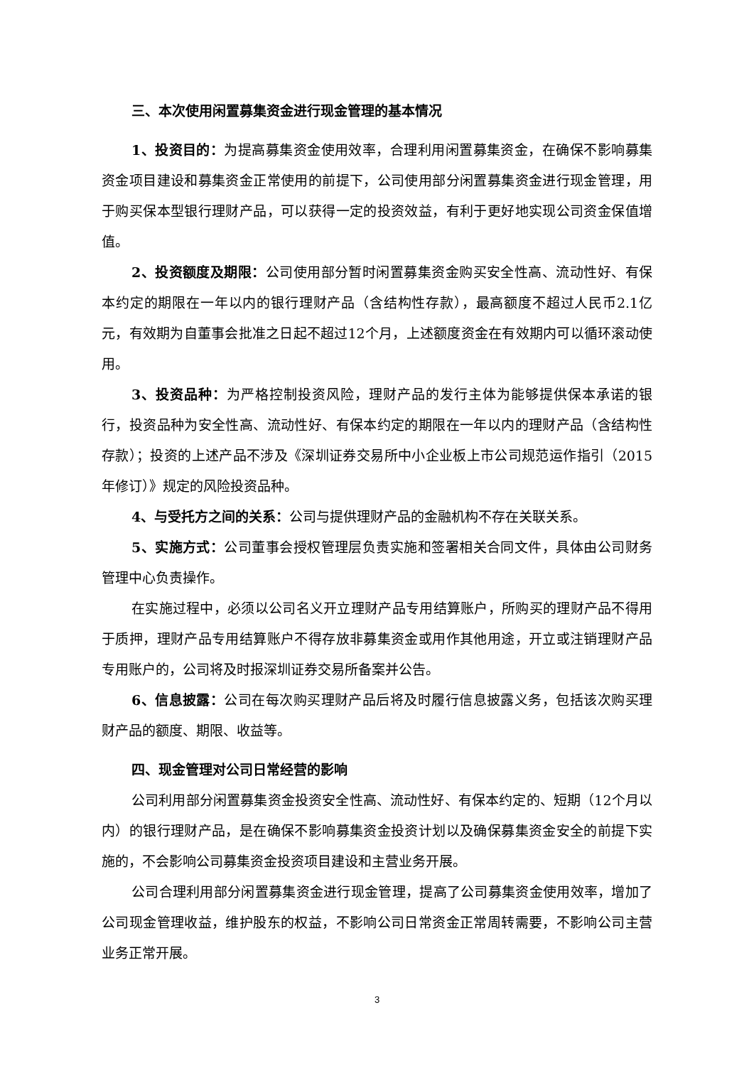三、本次使用闲置募集资金进行现金管理的基本情况
1、投资目的：为提高募集资金使用效率，合理利用闲置募集资金，在确保不影响募集资金项目建设和募集资金正常使用的前提下，公司使用部分闲置募集资金进行现金管理，用于购买保本型银行理财产品，可以获得一定的投资效益，有利于更好地实现公司资金保值增值。
2、投资额度及期限：公司使用部分暂时闲置募集资金购买安全性高、流动性好、有保本约定的期限在一年以内的银行理财产品（含结构性存款），最高额度不超过人民币2.1亿元，有效期为自董事会批准之日起不超过12个月，上述额度资金在有效期内可以循环滚动使用。
3、投资品种：为严格控制投资风险，理财产品的发行主体为能够提供保本承诺的银行，投资品种为安全性高、流动性好、有保本约定的期限在一年以内的理财产品（含结构性存款）；投资的上述产品不涉及《深圳证券交易所中小企业板上市公司规范运作指引（2015年修订）》规定的风险投资品种。
4、与受托方之间的关系：公司与提供理财产品的金融机构不存在关联关系。
5、实施方式：公司董事会授权管理层负责实施和签署相关合同文件，具体由公司财务管理中心负责操作。
在实施过程中，必须以公司名义开立理财产品专用结算账户，所购买的理财产品不得用于质押，理财产品专用结算账户不得存放非募集资金或用作其他用途，开立或注销理财产品专用账户的，公司将及时报深圳证券交易所备案并公告。
6、信息披露：公司在每次购买理财产品后将及时履行信息披露义务，包括该次购买理财产品的额度、期限、收益等。
四、现金管理对公司日常经营的影响
公司利用部分闲置募集资金投资安全性高、流动性好、有保本约定的、短期（12个月以内）的银行理财产品，是在确保不影响募集资金投资计划以及确保募集资金安全的前提下实施的，不会影响公司募集资金投资项目建设和主营业务开展。
公司合理利用部分闲置募集资金进行现金管理，提高了公司募集资金使用效率，增加了公司现金管理收益，维护股东的权益，不影响公司日常资金正常周转需要，不影响公司主营业务正常开展。
3